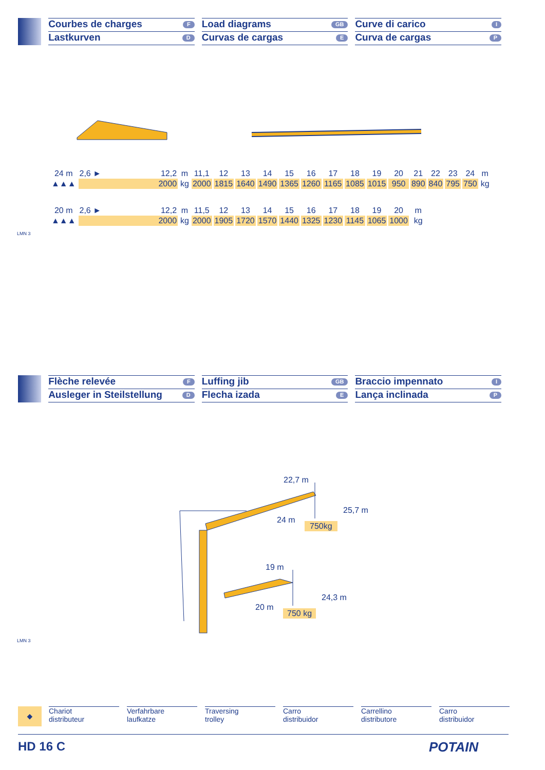Courbes de charges F
Lastkurven D
Load diagrams GB
Curvas de cargas E
Curve di carico I
Curva de cargas P
| 24 m | 2,6 ► | 12,2 | m | 11,1 | 12 | 13 | 14 | 15 | 16 | 17 | 18 | 19 | 20 | 21 | 22 | 23 | 24 | m |
| ▲▲▲ | 2000 | | kg | 2000 | 1815 | 1640 | 1490 | 1365 | 1260 | 1165 | 1085 | 1015 | 950 | 890 | 840 | 795 | 750 | kg |
| 20 m | 2,6 ► | 12,2 | m | 11,5 | 12 | 13 | 14 | 15 | 16 | 17 | 18 | 19 | 20 | m | | | | |
| ▲▲▲ | 2000 | | kg | 2000 | 1905 | 1720 | 1570 | 1440 | 1325 | 1230 | 1145 | 1065 | 1000 | kg | | | | |
LMN 3
Flèche relevée F
Ausleger in Steilstellung D
Luffing jib GB
Flecha izada E
Braccio impennato I
Lança inclinada P
22,7 m
25,7 m
24 m
750kg
19 m
24,3 m
20 m
750 kg
LMN 3
◆
Chariot
distributeur
Verfahrbare
laufkatze
Traversing
trolley
Carro
distribuidor
Carrellino
distributore
Carro
distribuidor
HD 16 C POTAIN